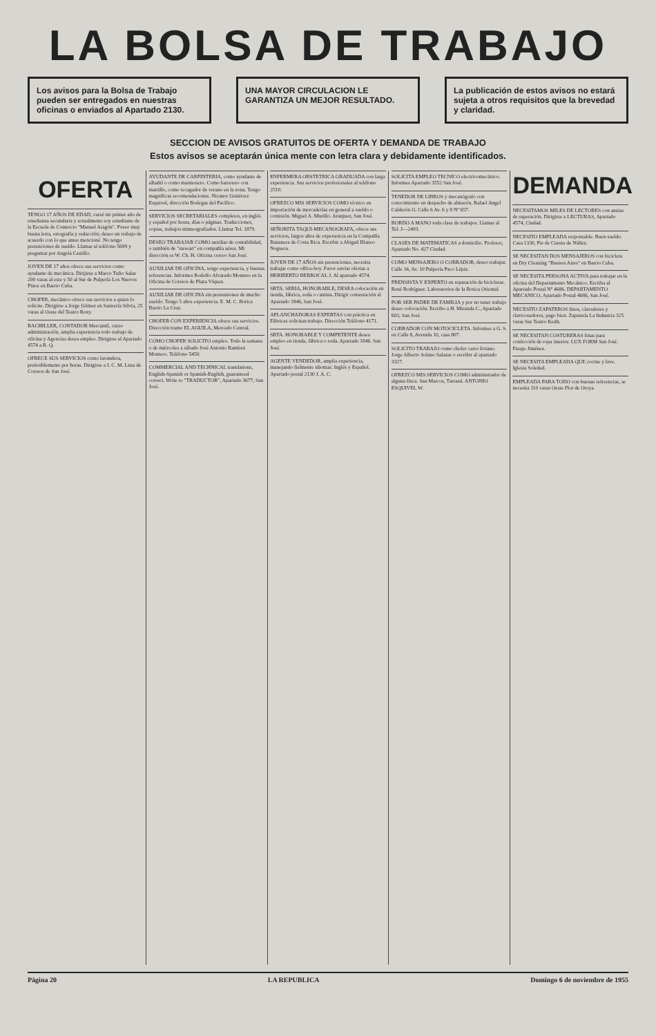LA BOLSA DE TRABAJO
Los avisos para la Bolsa de Trabajo pueden ser entregados en nuestras oficinas o enviados al Apartado 2130.
UNA MAYOR CIRCULACION LE GARANTIZA UN MEJOR RESULTADO.
La publicación de estos avisos no estará sujeta a otros requisitos que la brevedad y claridad.
SECCION DE AVISOS GRATUITOS DE OFERTA Y DEMANDA DE TRABAJO
Estos avisos se aceptarán única mente con letra clara y debidamente identificados.
OFERTA
TENGO 17 AÑOS DE EDAD, cursé mi primer año de enseñanza secundaria y actualmente soy estudiante de la Escuela de Comercio "Manuel Aragón". Poseo muy buena letra, ortografía y redacción; deseo un trabajo de acuerdo con lo que antes mencioné. No tengo pretenciones de sueldo. Llamar al teléfono 5699 y preguntar por Angela Castillo.
JOVEN DE 17 años ofrece sus servicios como ayudante de mecánica. Dirijirse a Marco Tulio Salas 200 varas al este y 50 al Sur de Pulpería Los Nuevos Pinos en Barrio Cuba.
CHOFER, mecánico ofrece sus servicios a quien lo solicite. Dirigirse a Jorge Gómez en Sastrería Silvia, 25 varas al Oeste del Teatro Roxy.
BACHILLER, CONTADOR Mercantil, curso administración, amplia experiencia todo trabajo de oficina y Agencias desea empleo. Dirigirse al Apartado 4574 a R. Q.
OFRECE SUS SERVICIOS como lavandera, preferiblemente por horas. Dirigirse a I. C. M. Lista de Correos de San José.
AYUDANTE DE CARPINTERIA, como ayudante de albañil o como marinosero. Como barretero con martillo, como recagador de verano en la zona. Tengo magníficas recomendaciones. Nicanor Gutiérrez Esquivel, dirección Bodegas del Pacífico.
SERVICIOS SECRETARIALES completos, en inglés y español por horas, días o páginas. Traducciones, copias, trabajos mimeografiados. Llamar Tel. 1879.
DESEO TRABAJAR COMO auxiliar de contabilidad, o también de "stewart" en compañía aérea. Mi dirección es W. Ch. H. Oficina correo San José.
AUXILIAR DE OFICINA, tengo experiencia, y buenas referencias. Informes Rodolfo Alvarado Montero en la Oficina de Correos de Plaza Víquez.
AUXILIAR DE OFICINA sin pretensiones de mucho sueldo. Tengo 5 años experiencia. E. M. C. Botica Barrio La Cruz.
CHOFER CON EXPERIENCIA ofrece sus servicios. Dirección tramo EL AGUILA, Mercado Central.
COMO CHOFER SOLICITO empleo. Todo la semana o de miércoles a sábado José Antonio Ramírez Montero. Teléfono 5450.
COMMERCIAL AND TECHNICAL translations, English-Spanish or Spanish-English, guaranteed correct. Write to "TRADUCTOR", Apartado 3677, San José.
ENFERMERA OBSTETRICA GRADUADA con larga experiencia. Sus servicios profesionales al teléfono 2510.
OFREZCO MIS SERVICIOS COMO técnico en importación de mercaderías en general a sueldo o comisión. Miguel A. Murillo. Aranjuez, San José.
SEÑORITA TAQUI-MECANOGRAFA, ofrece sus servicios, largos años de experiencia en la Compañía Bananera de Costa Rica. Escribir a Abigail Blanco Noguera.
JOVEN DE 17 AÑOS sin pretenciones, necesita trabajar como office-boy. Favor enviar ofertas a HERIBERTO BERROCAL J. Al apartado 4574.
SRTA. SERIA, HONORABLE, DESEA colocación en tienda, fábrica, soda o cantina. Dirigir contestación al Apartado 1846, San José.
APLANCHADORAS EXPERTAS con práctica en Fábricas solicitan trabajo. Dirección Teléfono 4171.
SRTA. HONORABLE Y COMPETENTE desea empleo en tienda, fábrica o soda. Apartado 1846. San José.
AGENTE VENDEDOR, amplia experiencia, manejando fielmente idiomas: Inglés y Español. Apartado postal 2130 J. A. C.
SOLICITA EMPLEO TECNICO electricomecánico. Informes Apartado 3552 San José.
TENEDOR DE LIBROS y mecanógrafo con conocimiento en despacho de almacén. Rafael Angel Calderón G. Calle 6 Av. 6 y 8 Nº 657.
BORDO A MANO toda clase de trabajos. Llamar al Tel. J—2493.
CLASES DE MATEMATICAS a domicilio. Profesor, Apartado No. 427 Ciudad.
COMO MENSAJERO O COBRADOR, deseo trabajar. Calle 34, Av. 10 Pulpería Paco Lépiz.
PRENSISTA Y EXPERTO en reparación de bicicletas. René Rodríguez. Laboratorios de la Botica Oriental.
POR SER PADRE DE FAMILIA y por no tener trabajo deseo colocación. Escribo a H. Miranda C., Apartado 603, San José.
COBRADOR CON MOTOCICLETA. Informes a G. S. en Calle 8, Avenida 10, casa 807.
SOLICITO TRABAJO como chofer carro liviano. Jorge Alberto Solano Salazar o escribir al apartado 3327.
OFREZCO MIS SERVICIOS COMO administrador de alguna finca. San Marcos, Tarrazú. ANTONIO ESQUIVEL W.
DEMANDA
NECESITAMOS MILES DE LECTORES con ansias de superación. Dirigirse a LECTURAS, Apartado 4574, Ciudad.
NECESITO EMPLEADA responsable. Buen sueldo. Casa 1330, Pie de Cuesta de Núñez.
SE NECESITAN DOS MENSAJEROS con bicicleta en Dry Cleaning "Buenos Aires" en Barrio Cuba.
SE NECESITA PERSONA ACTIVA para trabajar en la oficina del Departamento Mecánico. Escriba al Apartado Postal Nº 4686. DEPARTAMENTO MECANICO, Apartado Postal 4686, San José.
NECESITO ZAPATEROS finos, clavadores y clavicosedores, pago bien. Zapatería La Industria 325 varas Sur Teatro Keith.
SE NECESITAN COSTURERAS finas para confección de ropa interior. LUX FORM San José. Pasaje Jiménez.
SE NECESITA EMPLEADA QUE cocine y lave. Iglesia Soledad.
EMPLEADA PARA TODO con buenas referencias, se necesita 110 varas Oeste Flor de Otoya.
Página 20 LA REPUBLICA Domingo 6 de noviembre de 1955